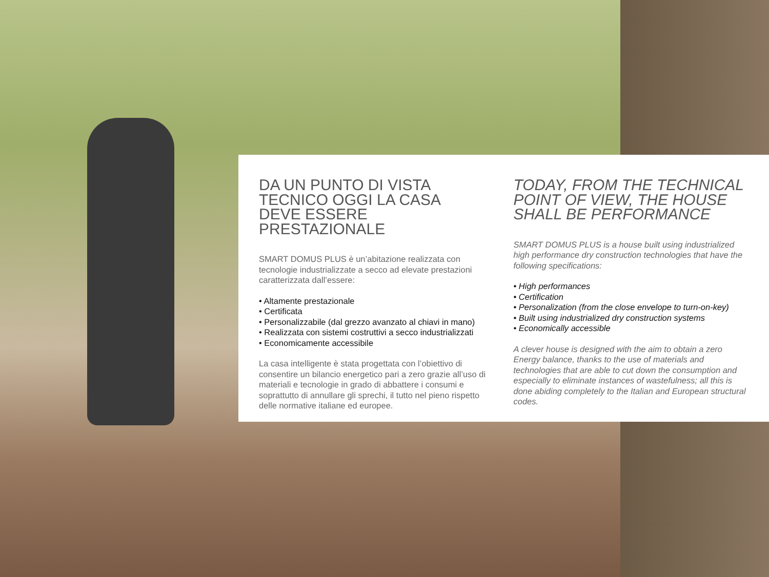DA UN PUNTO DI VISTA
TECNICO OGGI LA CASA
DEVE ESSERE PRESTAZIONALE
SMART DOMUS PLUS è un’abitazione realizzata con tecnologie industrializzate a secco ad elevate prestazioni caratterizzata dall’essere:
• Altamente prestazionale
• Certificata
• Personalizzabile (dal grezzo avanzato al chiavi in mano)
• Realizzata con sistemi costruttivi a secco industrializzati
• Economicamente accessibile
La casa intelligente è stata progettata con l’obiettivo di consentire un bilancio energetico pari a zero grazie all’uso di materiali e tecnologie in grado di abbattere i consumi e soprattutto di annullare gli sprechi, il tutto nel pieno rispetto delle normative italiane ed europee.
TODAY, FROM THE TECHNICAL
POINT OF VIEW, THE HOUSE
SHALL BE PERFORMANCE
SMART DOMUS PLUS is a house built using industrialized high performance dry construction technologies that have the following specifications:
• High performances
• Certification
• Personalization (from the close envelope to turn-on-key)
• Built using industrialized dry construction systems
• Economically accessible
A clever house is designed with the aim to obtain a zero Energy balance, thanks to the use of materials and technologies that are able to cut down the consumption and especially to eliminate instances of wastefulness; all this is done abiding completely to the Italian and European structural codes.